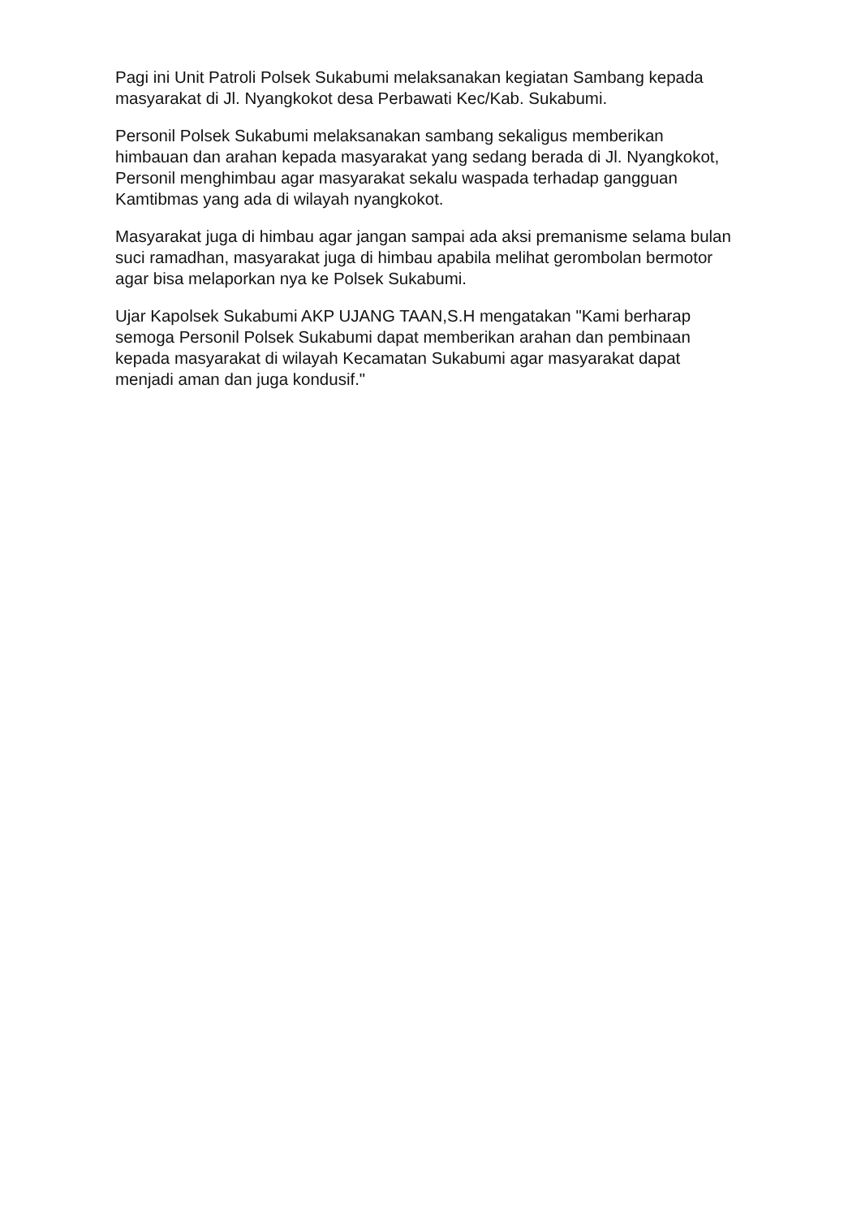Pagi ini Unit Patroli Polsek Sukabumi melaksanakan kegiatan Sambang kepada masyarakat di Jl. Nyangkokot desa Perbawati Kec/Kab. Sukabumi.
Personil Polsek Sukabumi melaksanakan sambang sekaligus memberikan himbauan dan arahan kepada masyarakat yang sedang berada di Jl. Nyangkokot, Personil menghimbau agar masyarakat sekalu waspada terhadap gangguan Kamtibmas yang ada di wilayah nyangkokot.
Masyarakat juga di himbau agar jangan sampai ada aksi premanisme selama bulan suci ramadhan, masyarakat juga di himbau apabila melihat gerombolan bermotor agar bisa melaporkan nya ke Polsek Sukabumi.
Ujar Kapolsek Sukabumi AKP UJANG TAAN,S.H mengatakan "Kami berharap semoga Personil Polsek Sukabumi dapat memberikan arahan dan pembinaan kepada masyarakat di wilayah Kecamatan Sukabumi agar masyarakat dapat menjadi aman dan juga kondusif."